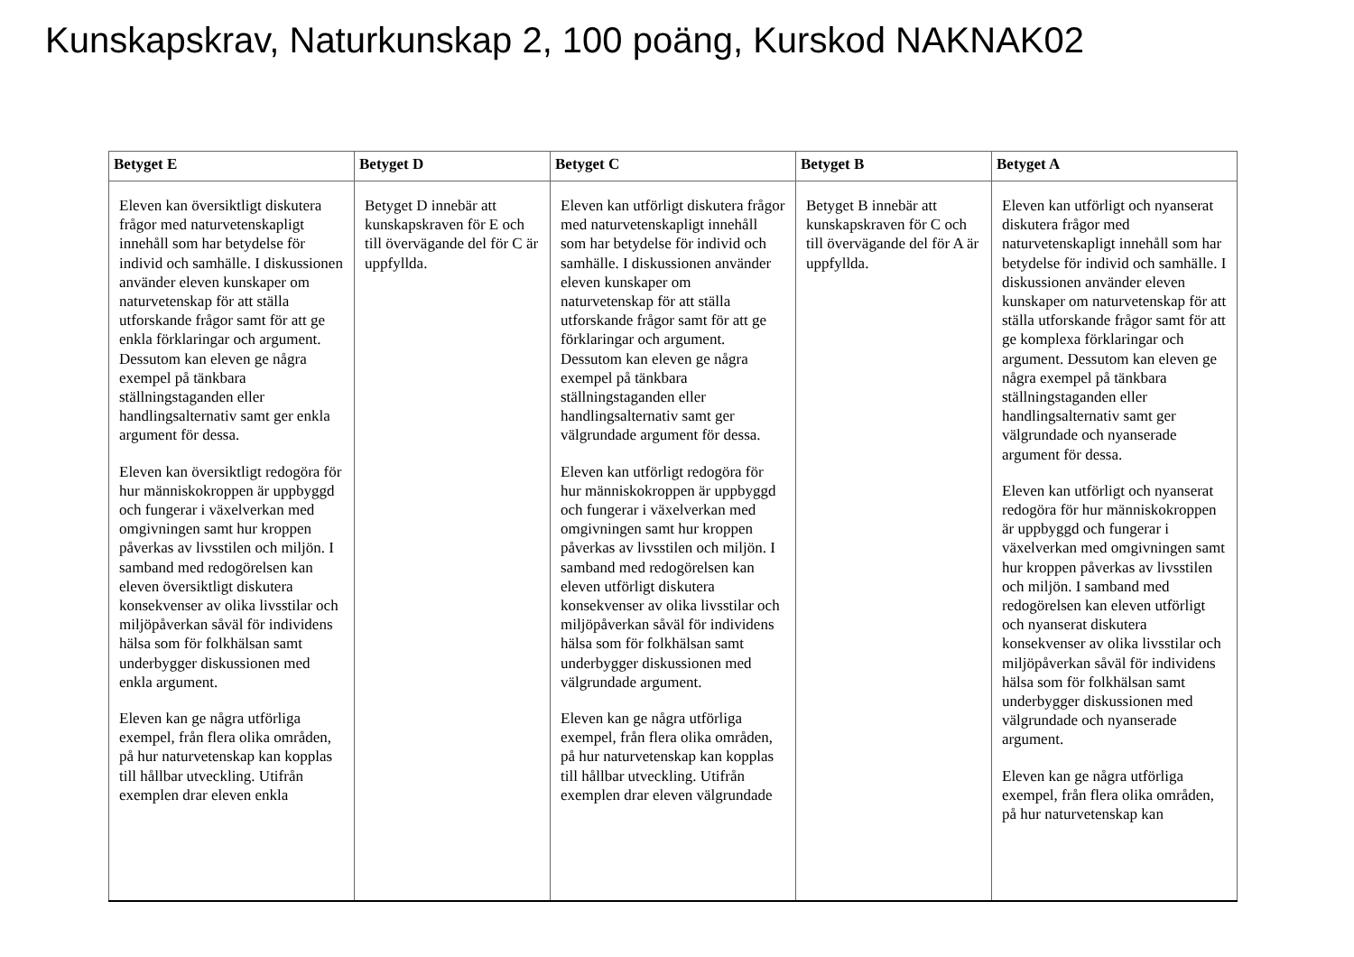Kunskapskrav, Naturkunskap 2, 100 poäng, Kurskod NAKNAK02
| Betyget E | Betyget D | Betyget C | Betyget B | Betyget A |
| --- | --- | --- | --- | --- |
| Eleven kan översiktligt diskutera frågor med naturvetenskapligt innehåll som har betydelse för individ och samhälle. I diskussionen använder eleven kunskaper om naturvetenskap för att ställa utforskande frågor samt för att ge enkla förklaringar och argument. Dessutom kan eleven ge några exempel på tänkbara ställningstaganden eller handlingsalternativ samt ger enkla argument för dessa. Eleven kan översiktligt redogöra för hur människokroppen är uppbyggd och fungerar i växelverkan med omgivningen samt hur kroppen påverkas av livsstilen och miljön. I samband med redogörelsen kan eleven översiktligt diskutera konsekvenser av olika livsstilar och miljöpåverkan såväl för individens hälsa som för folkhälsan samt underbygger diskussionen med enkla argument. Eleven kan ge några utförliga exempel, från flera olika områden, på hur naturvetenskap kan kopplas till hållbar utveckling. Utifrån exemplen drar eleven enkla | Betyget D innebär att kunskapskraven för E och till övervägande del för C är uppfyllda. | Eleven kan utförligt diskutera frågor med naturvetenskapligt innehåll som har betydelse för individ och samhälle. I diskussionen använder eleven kunskaper om naturvetenskap för att ställa utforskande frågor samt för att ge förklaringar och argument. Dessutom kan eleven ge några exempel på tänkbara ställningstaganden eller handlingsalternativ samt ger välgrundade argument för dessa. Eleven kan utförligt redogöra för hur människokroppen är uppbyggd och fungerar i växelverkan med omgivningen samt hur kroppen påverkas av livsstilen och miljön. I samband med redogörelsen kan eleven utförligt diskutera konsekvenser av olika livsstilar och miljöpåverkan såväl för individens hälsa som för folkhälsan samt underbygger diskussionen med välgrundade argument. Eleven kan ge några utförliga exempel, från flera olika områden, på hur naturvetenskap kan kopplas till hållbar utveckling. Utifrån exemplen drar eleven välgrundade | Betyget B innebär att kunskapskraven för C och till övervägande del för A är uppfyllda. | Eleven kan utförligt och nyanserat diskutera frågor med naturvetenskapligt innehåll som har betydelse för individ och samhälle. I diskussionen använder eleven kunskaper om naturvetenskap för att ställa utforskande frågor samt för att ge komplexa förklaringar och argument. Dessutom kan eleven ge några exempel på tänkbara ställningstaganden eller handlingsalternativ samt ger välgrundade och nyanserade argument för dessa. Eleven kan utförligt och nyanserat redogöra för hur människokroppen är uppbyggd och fungerar i växelverkan med omgivningen samt hur kroppen påverkas av livsstilen och miljön. I samband med redogörelsen kan eleven utförligt och nyanserat diskutera konsekvenser av olika livsstilar och miljöpåverkan såväl för individens hälsa som för folkhälsan samt underbygger diskussionen med välgrundade och nyanserade argument. Eleven kan ge några utförliga exempel, från flera olika områden, på hur naturvetenskap kan |